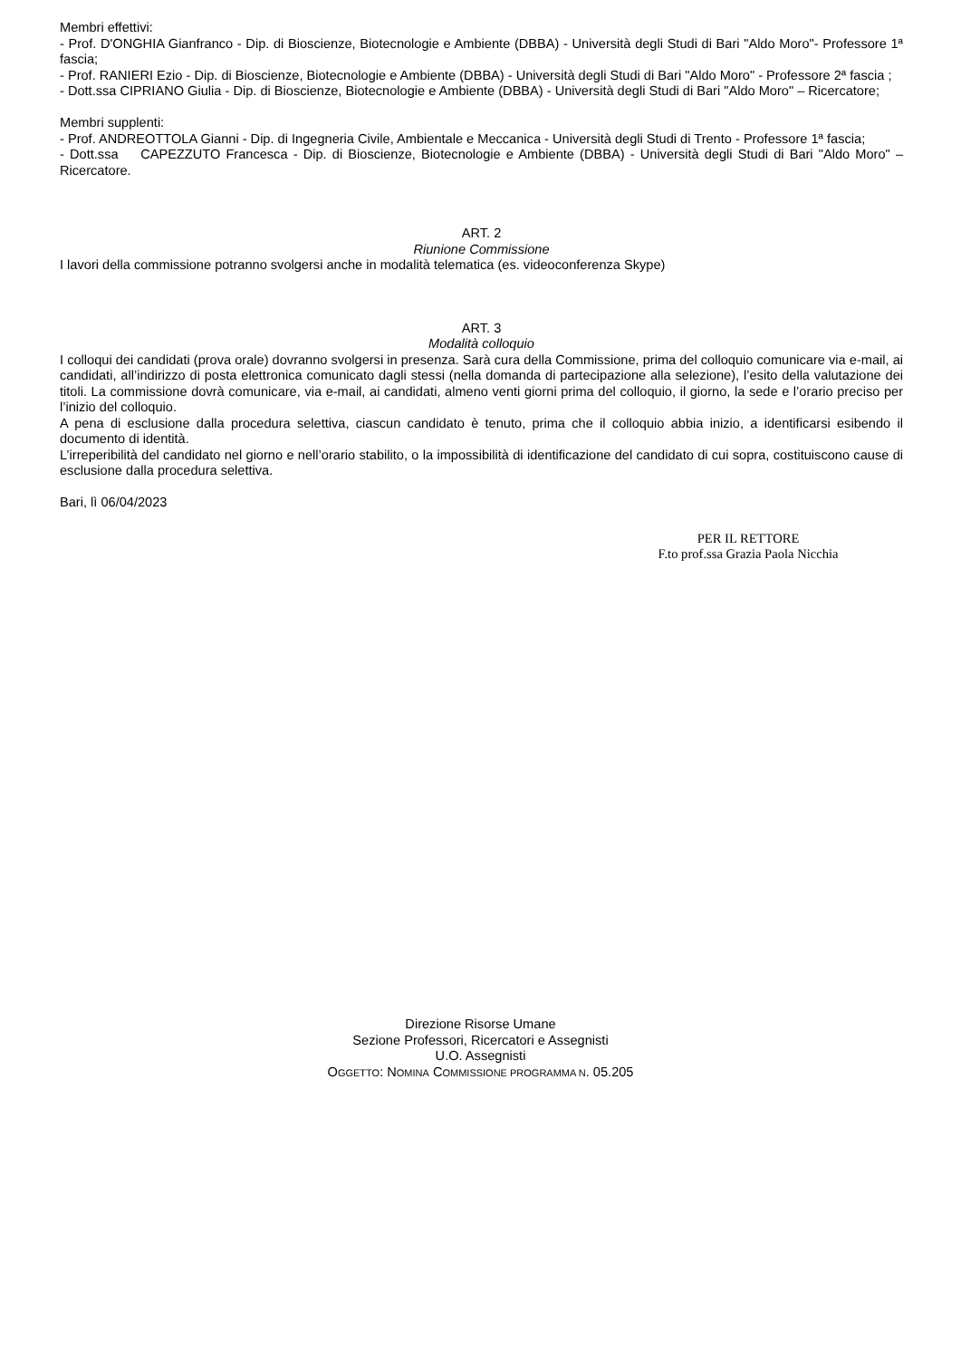Membri effettivi:
- Prof. D'ONGHIA Gianfranco - Dip. di Bioscienze, Biotecnologie e Ambiente (DBBA) - Università degli Studi di Bari "Aldo Moro"- Professore 1ª fascia;
- Prof. RANIERI Ezio - Dip. di Bioscienze, Biotecnologie e Ambiente (DBBA) - Università degli Studi di Bari "Aldo Moro" - Professore 2ª fascia ;
- Dott.ssa CIPRIANO Giulia - Dip. di Bioscienze, Biotecnologie e Ambiente (DBBA) - Università degli Studi di Bari "Aldo Moro" – Ricercatore;
Membri supplenti:
- Prof. ANDREOTTOLA Gianni - Dip. di Ingegneria Civile, Ambientale e Meccanica - Università degli Studi di Trento - Professore 1ª fascia;
- Dott.ssa CAPEZZUTO Francesca - Dip. di Bioscienze, Biotecnologie e Ambiente (DBBA) - Università degli Studi di Bari "Aldo Moro" – Ricercatore.
ART. 2
Riunione Commissione
I lavori della commissione potranno svolgersi anche in modalità telematica (es. videoconferenza Skype)
ART. 3
Modalità colloquio
I colloqui dei candidati (prova orale) dovranno svolgersi in presenza. Sarà cura della Commissione, prima del colloquio comunicare via e-mail, ai candidati, all’indirizzo di posta elettronica comunicato dagli stessi (nella domanda di partecipazione alla selezione), l’esito della valutazione dei titoli. La commissione dovrà comunicare, via e-mail, ai candidati, almeno venti giorni prima del colloquio, il giorno, la sede e l’orario preciso per l’inizio del colloquio.
A pena di esclusione dalla procedura selettiva, ciascun candidato è tenuto, prima che il colloquio abbia inizio, a identificarsi esibendo il documento di identità.
L’irreperibilità del candidato nel giorno e nell’orario stabilito, o la impossibilità di identificazione del candidato di cui sopra, costituiscono cause di esclusione dalla procedura selettiva.
Bari, lì 06/04/2023
PER IL RETTORE
F.to prof.ssa Grazia Paola Nicchia
Direzione Risorse Umane
Sezione Professori, Ricercatori e Assegnisti
U.O. Assegnisti
OGGETTO: NOMINA COMMISSIONE PROGRAMMA N. 05.205